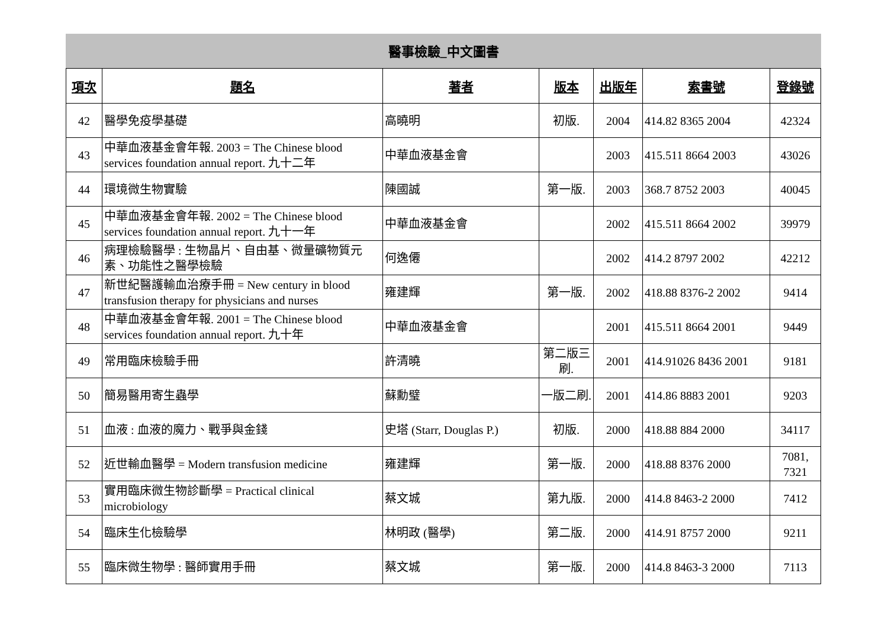醫事檢驗_中文圖書
| 項次 | 題名 | 著者 | 版本 | 出版年 | 索書號 | 登錄號 |
| --- | --- | --- | --- | --- | --- | --- |
| 42 | 醫學免疫學基礎 | 高曉明 | 初版. | 2004 | 414.82 8365 2004 | 42324 |
| 43 | 中華血液基金會年報. 2003 = The Chinese blood services foundation annual report. 九十二年 | 中華血液基金會 | | 2003 | 415.511 8664 2003 | 43026 |
| 44 | 環境微生物實驗 | 陳國誠 | 第一版. | 2003 | 368.7 8752 2003 | 40045 |
| 45 | 中華血液基金會年報. 2002 = The Chinese blood services foundation annual report. 九十一年 | 中華血液基金會 | | 2002 | 415.511 8664 2002 | 39979 |
| 46 | 病理檢驗醫學 : 生物晶片、自由基、微量礦物質元素、功能性之醫學檢驗 | 何逸僊 | | 2002 | 414.2 8797 2002 | 42212 |
| 47 | 新世紀醫護輸血治療手冊 = New century in blood transfusion therapy for physicians and nurses | 雍建輝 | 第一版. | 2002 | 418.88 8376-2 2002 | 9414 |
| 48 | 中華血液基金會年報. 2001 = The Chinese blood services foundation annual report. 九十年 | 中華血液基金會 | | 2001 | 415.511 8664 2001 | 9449 |
| 49 | 常用臨床檢驗手冊 | 許清曉 | 第二版三刷. | 2001 | 414.91026 8436 2001 | 9181 |
| 50 | 簡易醫用寄生蟲學 | 蘇勳璧 | 一版二刷. | 2001 | 414.86 8883 2001 | 9203 |
| 51 | 血液 : 血液的魔力、戰爭與金錢 | 史塔 (Starr, Douglas P.) | 初版. | 2000 | 418.88 884 2000 | 34117 |
| 52 | 近世輸血醫學 = Modern transfusion medicine | 雍建輝 | 第一版. | 2000 | 418.88 8376 2000 | 7081, 7321 |
| 53 | 實用臨床微生物診斷學 = Practical clinical microbiology | 蔡文城 | 第九版. | 2000 | 414.8 8463-2 2000 | 7412 |
| 54 | 臨床生化檢驗學 | 林明政 (醫學) | 第二版. | 2000 | 414.91 8757 2000 | 9211 |
| 55 | 臨床微生物學 : 醫師實用手冊 | 蔡文城 | 第一版. | 2000 | 414.8 8463-3 2000 | 7113 |